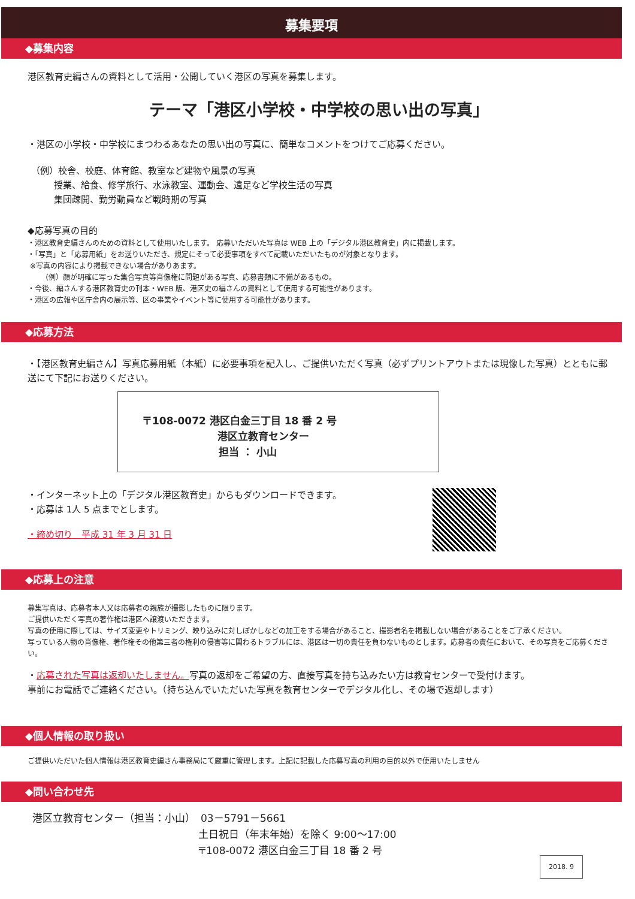募集要項
◆募集内容
港区教育史編さんの資料として活用・公開していく港区の写真を募集します。
テーマ「港区小学校・中学校の思い出の写真」
・港区の小学校・中学校にまつわるあなたの思い出の写真に、簡単なコメントをつけてご応募ください。
（例）校舎、校庭、体育館、教室など建物や風景の写真
授業、給食、修学旅行、水泳教室、運動会、遠足など学校生活の写真
集団疎開、勤労動員など戦時期の写真
◆応募写真の目的
・港区教育史編さんのための資料として使用いたします。 応募いただいた写真は WEB 上の「デジタル港区教育史」内に掲載します。
・「写真」と「応募用紙」をお送りいただき、規定にそって必要事項をすべて記載いただいたものが対象となります。
※写真の内容により掲載できない場合がありあます。
（例）顔が明確に写った集合写真等肖像権に問題がある写真、応募書類に不備があるもの。
・今後、編さんする港区教育史の刊本・WEB 版、港区史の編さんの資料として使用する可能性があります。
・港区の広報や区庁舎内の展示等、区の事業やイベント等に使用する可能性があります。
◆応募方法
・【港区教育史編さん】写真応募用紙（本紙）に必要事項を記入し、ご提供いただく写真（必ずプリントアウトまたは現像した写真）とともに郵送にて下記にお送りください。
〒108-0072 港区白金三丁目 18 番 2 号
港区立教育センター
担当 ： 小山
・インターネット上の「デジタル港区教育史」からもダウンロードできます。
・応募は 1人 5 点までとします。
・締め切り　平成 31 年 3 月 31 日
◆応募上の注意
募集写真は、応募者本人又は応募者の親族が撮影したものに限ります。
ご提供いただく写真の著作権は港区へ譲渡いただきます。
写真の使用に際しては、サイズ変更やトリミング、映り込みに対しぼかしなどの加工をする場合があること、撮影者名を掲載しない場合があることをご了承ください。
写っている人物の肖像権、著作権その他第三者の権利の侵害等に関わるトラブルには、港区は一切の責任を負わないものとします。応募者の責任において、その写真をご応募ください。
・応募された写真は返却いたしません。写真の返却をご希望の方、直接写真を持ち込みたい方は教育センターで受付けます。
事前にお電話でご連絡ください。（持ち込んでいただいた写真を教育センターでデジタル化し、その場で返却します）
◆個人情報の取り扱い
ご提供いただいた個人情報は港区教育史編さん事務局にて厳重に管理します。上記に記載した応募写真の利用の目的以外で使用いたしません
◆問い合わせ先
港区立教育センター（担当：小山）　03－5791－5661
土日祝日（年末年始）を除く 9:00～17:00
〒108-0072 港区白金三丁目 18 番 2 号
2018. 9